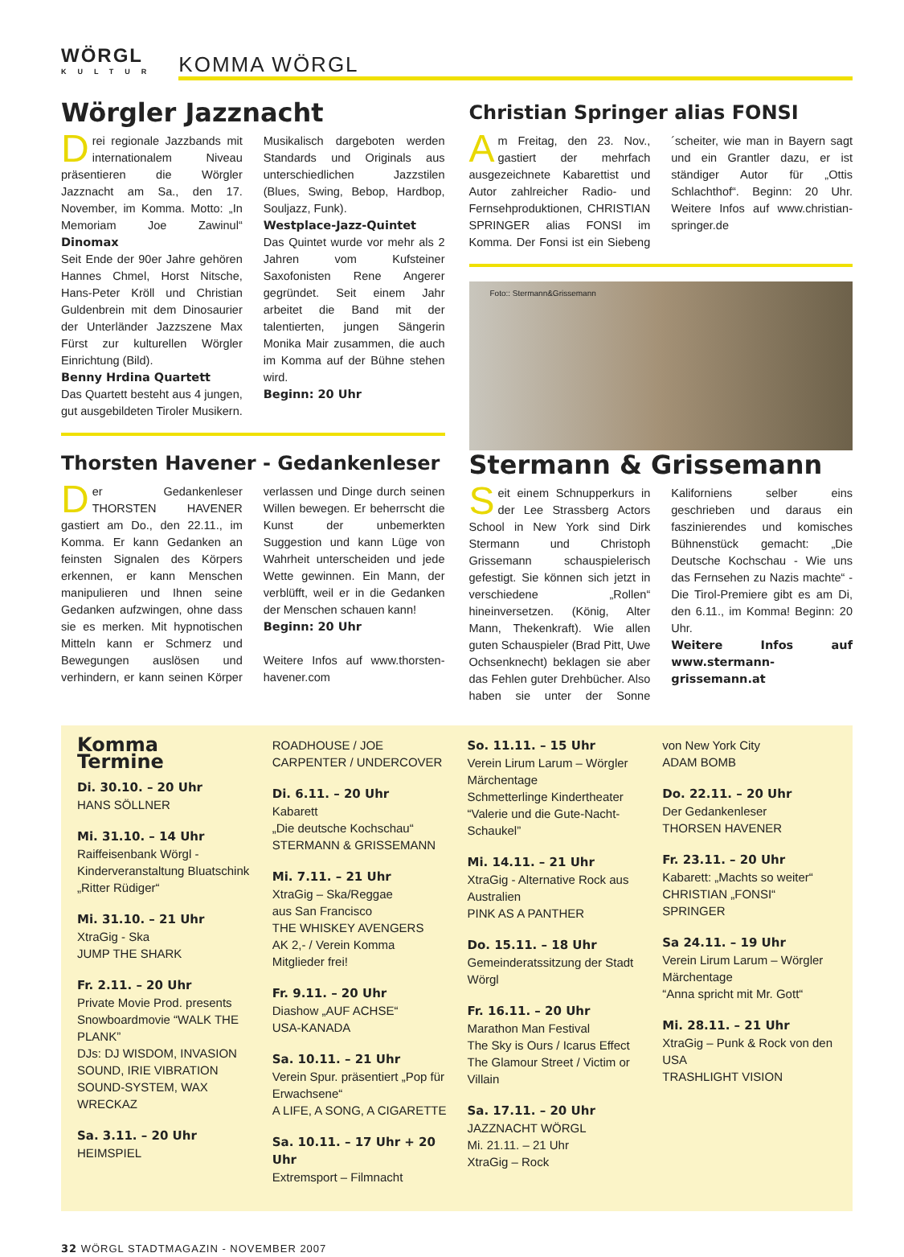WÖRGL
KULTUR
KOMMA WÖRGL
Wörgler Jazznacht
Drei regionale Jazzbands mit internationalem Niveau präsentieren die Wörgler Jazznacht am Sa., den 17. November, im Komma. Motto: „In Memoriam Joe Zawinul“ Dinomax
Seit Ende der 90er Jahre gehören Hannes Chmel, Horst Nitsche, Hans-Peter Kröll und Christian Guldenbrein mit dem Dinosaurier der Unterländer Jazzszene Max Fürst zur kulturellen Wörgler Einrichtung (Bild).
Benny Hrdina Quartett
Das Quartett besteht aus 4 jungen, gut ausgebildeten Tiroler Musikern. Musikalisch dargeboten werden Standards und Originals aus unterschiedlichen Jazzstilen (Blues, Swing, Bebop, Hardbop, Souljazz, Funk).
Westplace-Jazz-Quintet
Das Quintet wurde vor mehr als 2 Jahren vom Kufsteiner Saxofonisten Rene Angerer gegründet. Seit einem Jahr arbeitet die Band mit der talentierten, jungen Sängerin Monika Mair zusammen, die auch im Komma auf der Bühne stehen wird.
Beginn: 20 Uhr
Thorsten Havener - Gedankenleser
Der Gedankenleser THORSTEN HAVENER gastiert am Do., den 22.11., im Komma. Er kann Gedanken an feinsten Signalen des Körpers erkennen, er kann Menschen manipulieren und Ihnen seine Gedanken aufzwingen, ohne dass sie es merken. Mit hypnotischen Mitteln kann er Schmerz und Bewegungen auslösen und verhindern, er kann seinen Körper verlassen und Dinge durch seinen Willen bewegen. Er beherrscht die Kunst der unbemerkten Suggestion und kann Lüge von Wahrheit unterscheiden und jede Wette gewinnen. Ein Mann, der verblüfft, weil er in die Gedanken der Menschen schauen kann!
Beginn: 20 Uhr
Weitere Infos auf www.thorsten-havener.com
Christian Springer alias FONSI
Am Freitag, den 23. Nov., gastiert der mehrfach ausgezeichnete Kabarettist und Autor zahlreicher Radio- und Fernsehproduktionen, CHRISTIAN SPRINGER alias FONSI im Komma. Der Fonsi ist ein Siebeng´scheiter, wie man in Bayern sagt und ein Grantler dazu, er ist ständiger Autor für „Ottis Schlachthof“. Beginn: 20 Uhr. Weitere Infos auf www.christian-springer.de
Foto:: Stermann&Grissemann
Stermann & Grissemann
Seit einem Schnupperkurs in der Lee Strassberg Actors School in New York sind Dirk Stermann und Christoph Grissemann schauspielerisch gefestigt. Sie können sich jetzt in verschiedene „Rollen“ hineinversetzen. (König, Alter Mann, Thekenkraft). Wie allen guten Schauspieler (Brad Pitt, Uwe Ochsenknecht) beklagen sie aber das Fehlen guter Drehbücher. Also haben sie unter der Sonne Kaliforniens selber eins geschrieben und daraus ein faszinierendes und komisches Bühnenstück gemacht: „Die Deutsche Kochschau - Wie uns das Fernsehen zu Nazis machte“ - Die Tirol-Premiere gibt es am Di, den 6.11., im Komma! Beginn: 20 Uhr.
Weitere Infos auf www.stermann-grissemann.at
Komma Termine
Di. 30.10. – 20 Uhr
HANS SÖLLNER
Mi. 31.10. – 14 Uhr
Raiffeisenbank Wörgl - Kinderveranstaltung Bluatschink „Ritter Rüdiger“
Mi. 31.10. – 21 Uhr
XtraGig - Ska
JUMP THE SHARK
Fr. 2.11. – 20 Uhr
Private Movie Prod. presents Snowboardmovie “WALK THE PLANK”
DJs: DJ WISDOM, INVASION SOUND, IRIE VIBRATION SOUND-SYSTEM, WAX WRECKAZ
Sa. 3.11. – 20 Uhr
HEIMSPIEL
ROADHOUSE / JOE CARPENTER / UNDERCOVER
Di. 6.11. – 20 Uhr
Kabarett
„Die deutsche Kochschau“
STERMANN & GRISSEMANN
Mi. 7.11. – 21 Uhr
XtraGig – Ska/Reggae
aus San Francisco
THE WHISKEY AVENGERS
AK 2,- / Verein Komma Mitglieder frei!
Fr. 9.11. – 20 Uhr
Diashow „AUF ACHSE“
USA-KANADA
Sa. 10.11. – 21 Uhr
Verein Spur. präsentiert „Pop für Erwachsene“
A LIFE, A SONG, A CIGARETTE
Sa. 10.11. – 17 Uhr + 20 Uhr
Extremsport – Filmnacht
So. 11.11. – 15 Uhr
Verein Lirum Larum – Wörgler Märchentage
Schmetterlinge Kindertheater “Valerie und die Gute-Nacht-Schaukel”
Mi. 14.11. – 21 Uhr
XtraGig - Alternative Rock aus Australien
PINK AS A PANTHER
Do. 15.11. – 18 Uhr
Gemeinderatssitzung der Stadt Wörgl
Fr. 16.11. – 20 Uhr
Marathon Man Festival
The Sky is Ours / Icarus Effect
The Glamour Street / Victim or Villain
Sa. 17.11. – 20 Uhr
JAZZNACHT WÖRGL
Mi. 21.11. – 21 Uhr
XtraGig – Rock
von New York City
ADAM BOMB
Do. 22.11. – 20 Uhr
Der Gedankenleser
THORSEN HAVENER
Fr. 23.11. – 20 Uhr
Kabarett: „Machts so weiter“
CHRISTIAN „FONSI“ SPRINGER
Sa 24.11. – 19 Uhr
Verein Lirum Larum – Wörgler Märchentage
“Anna spricht mit Mr. Gott“
Mi. 28.11. – 21 Uhr
XtraGig – Punk & Rock von den USA
TRASHLIGHT VISION
32 WÖRGL STADTMAGAZIN - NOVEMBER 2007